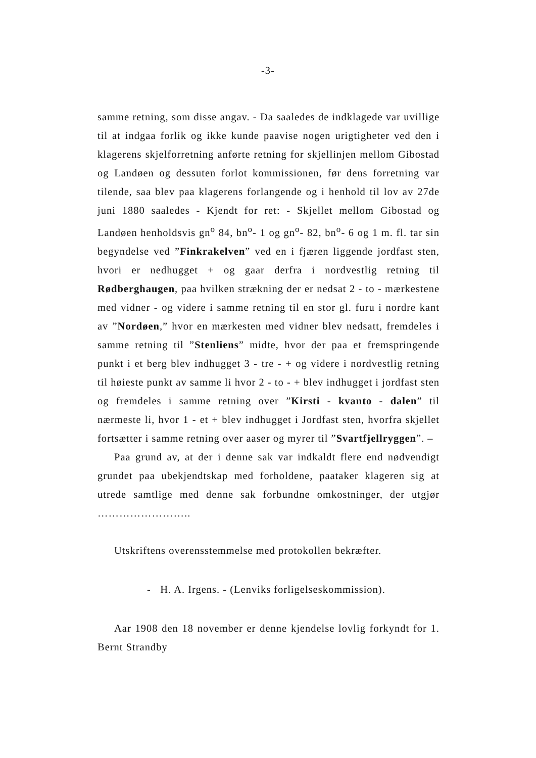-3-
samme retning, som disse angav. - Da saaledes de indklagede var uvillige til at indgaa forlik og ikke kunde paavise nogen urigtigheter ved den i klagerens skjelforretning anførte retning for skjellinjen mellom Gibostad og Landøen og dessuten forlot kommissionen, før dens forretning var tilende, saa blev paa klagerens forlangende og i henhold til lov av 27de juni 1880 saaledes - Kjendt for ret: - Skjellet mellom Gibostad og Landøen henholdsvis gn<sup>o</sup> 84, bn<sup>o</sup>- 1 og gn<sup>o</sup>- 82, bn<sup>o</sup>- 6 og 1 m. fl. tar sin begyndelse ved ”Finkrakelven” ved en i fjæren liggende jordfast sten, hvori er nedhugget + og gaar derfra i nordvestlig retning til Rødberghaugen, paa hvilken strækning der er nedsat 2 - to - mærkestene med vidner - og videre i samme retning til en stor gl. furu i nordre kant av ”Nordøen,” hvor en mærkesten med vidner blev nedsatt, fremdeles i samme retning til ”Stenliens” midte, hvor der paa et fremspringende punkt i et berg blev indhugget 3 - tre - + og videre i nordvestlig retning til høieste punkt av samme li hvor 2 - to - + blev indhugget i jordfast sten og fremdeles i samme retning over ”Kirsti - kvanto - dalen” til nærmeste li, hvor 1 - et + blev indhugget i Jordfast sten, hvorfra skjellet fortsætter i samme retning over aaser og myrer til ”Svartfjellryggen”. –
Paa grund av, at der i denne sak var indkaldt flere end nødvendigt grundet paa ubekjendtskap med forholdene, paataker klageren sig at utrede samtlige med denne sak forbundne omkostninger, der utgjør ……………………..
Utskriftens overensstemmelse med protokollen bekræfter.
- H. A. Irgens. - (Lenviks forligelseskommission).
Aar 1908 den 18 november er denne kjendelse lovlig forkyndt for 1. Bernt Strandby